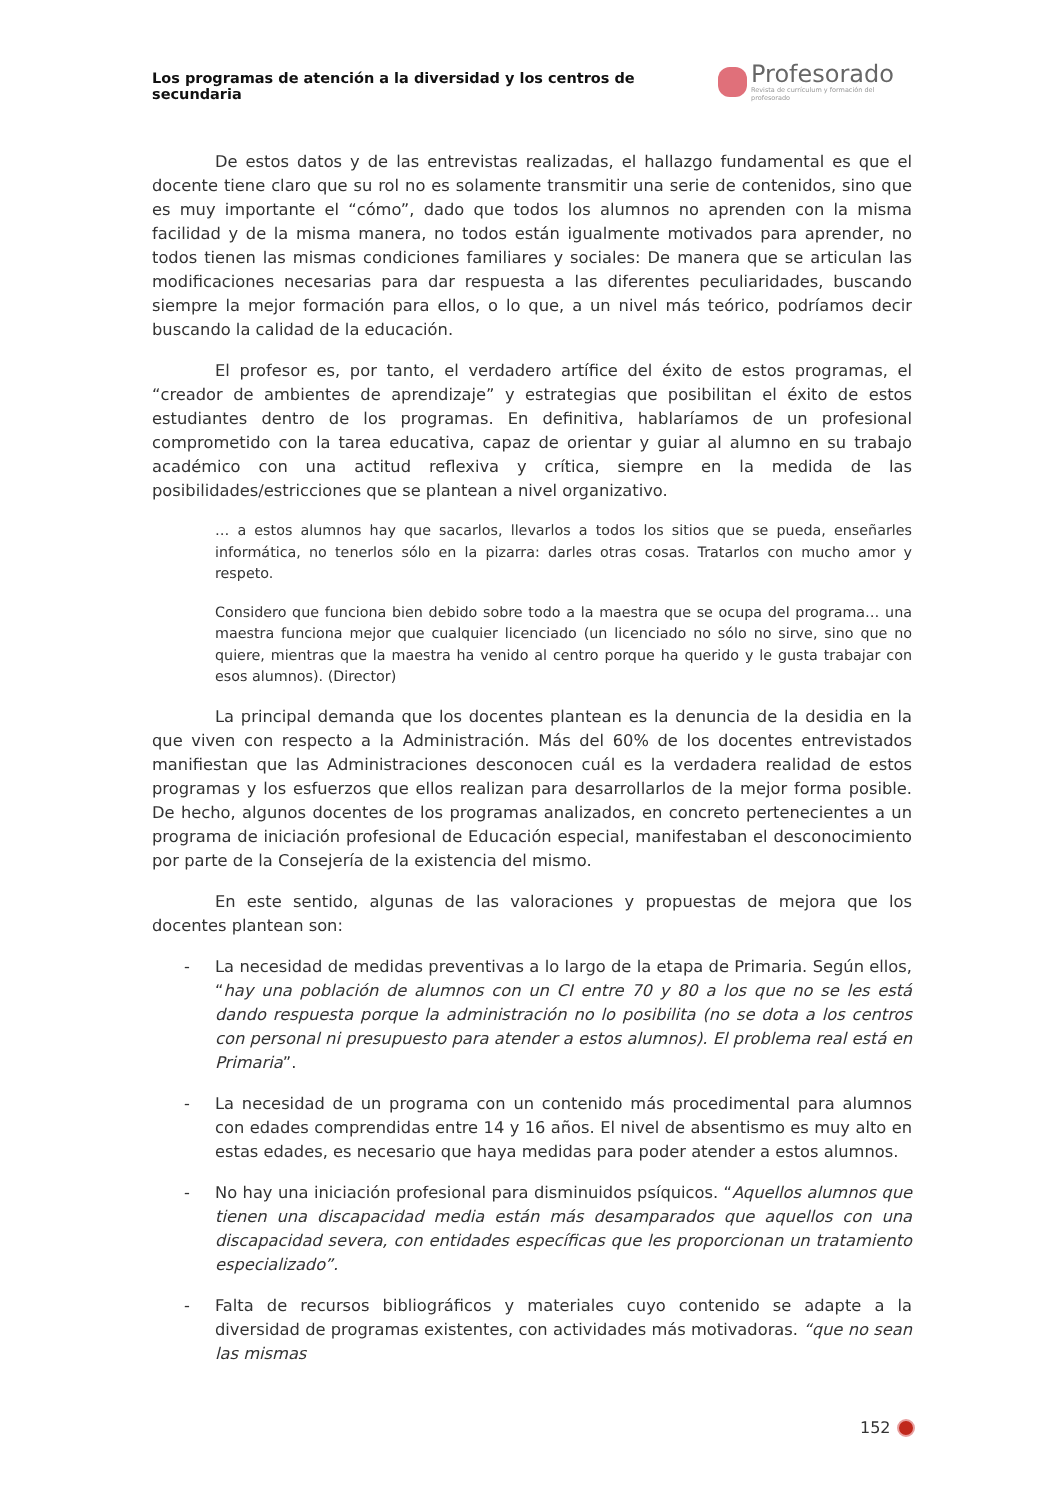Los programas de atención a la diversidad y los centros de secundaria
Profesorado
Revista de currículum y formación del profesorado
De estos datos y de las entrevistas realizadas, el hallazgo fundamental es que el docente tiene claro que su rol no es solamente transmitir una serie de contenidos, sino que es muy importante el “cómo”, dado que todos los alumnos no aprenden con la misma facilidad y de la misma manera, no todos están igualmente motivados para aprender, no todos tienen las mismas condiciones familiares y sociales: De manera que se articulan las modificaciones necesarias para dar respuesta a las diferentes peculiaridades, buscando siempre la mejor formación para ellos, o lo que, a un nivel más teórico, podríamos decir buscando la calidad de la educación.
El profesor es, por tanto, el verdadero artífice del éxito de estos programas, el “creador de ambientes de aprendizaje” y estrategias que posibilitan el éxito de estos estudiantes dentro de los programas. En definitiva, hablaríamos de un profesional comprometido con la tarea educativa, capaz de orientar y guiar al alumno en su trabajo académico con una actitud reflexiva y crítica, siempre en la medida de las posibilidades/estricciones que se plantean a nivel organizativo.
… a estos alumnos hay que sacarlos, llevarlos a todos los sitios que se pueda, enseñarles informática, no tenerlos sólo en la pizarra: darles otras cosas. Tratarlos con mucho amor y respeto.
Considero que funciona bien debido sobre todo a la maestra que se ocupa del programa… una maestra funciona mejor que cualquier licenciado (un licenciado no sólo no sirve, sino que no quiere, mientras que la maestra ha venido al centro porque ha querido y le gusta trabajar con esos alumnos). (Director)
La principal demanda que los docentes plantean es la denuncia de la desidia en la que viven con respecto a la Administración. Más del 60% de los docentes entrevistados manifiestan que las Administraciones desconocen cuál es la verdadera realidad de estos programas y los esfuerzos que ellos realizan para desarrollarlos de la mejor forma posible. De hecho, algunos docentes de los programas analizados, en concreto pertenecientes a un programa de iniciación profesional de Educación especial, manifestaban el desconocimiento por parte de la Consejería de la existencia del mismo.
En este sentido, algunas de las valoraciones y propuestas de mejora que los docentes plantean son:
- La necesidad de medidas preventivas a lo largo de la etapa de Primaria. Según ellos, “hay una población de alumnos con un CI entre 70 y 80 a los que no se les está dando respuesta porque la administración no lo posibilita (no se dota a los centros con personal ni presupuesto para atender a estos alumnos). El problema real está en Primaria”.
- La necesidad de un programa con un contenido más procedimental para alumnos con edades comprendidas entre 14 y 16 años. El nivel de absentismo es muy alto en estas edades, es necesario que haya medidas para poder atender a estos alumnos.
- No hay una iniciación profesional para disminuidos psíquicos. “Aquellos alumnos que tienen una discapacidad media están más desamparados que aquellos con una discapacidad severa, con entidades específicas que les proporcionan un tratamiento especializado”.
- Falta de recursos bibliográficos y materiales cuyo contenido se adapte a la diversidad de programas existentes, con actividades más motivadoras. “que no sean las mismas
152